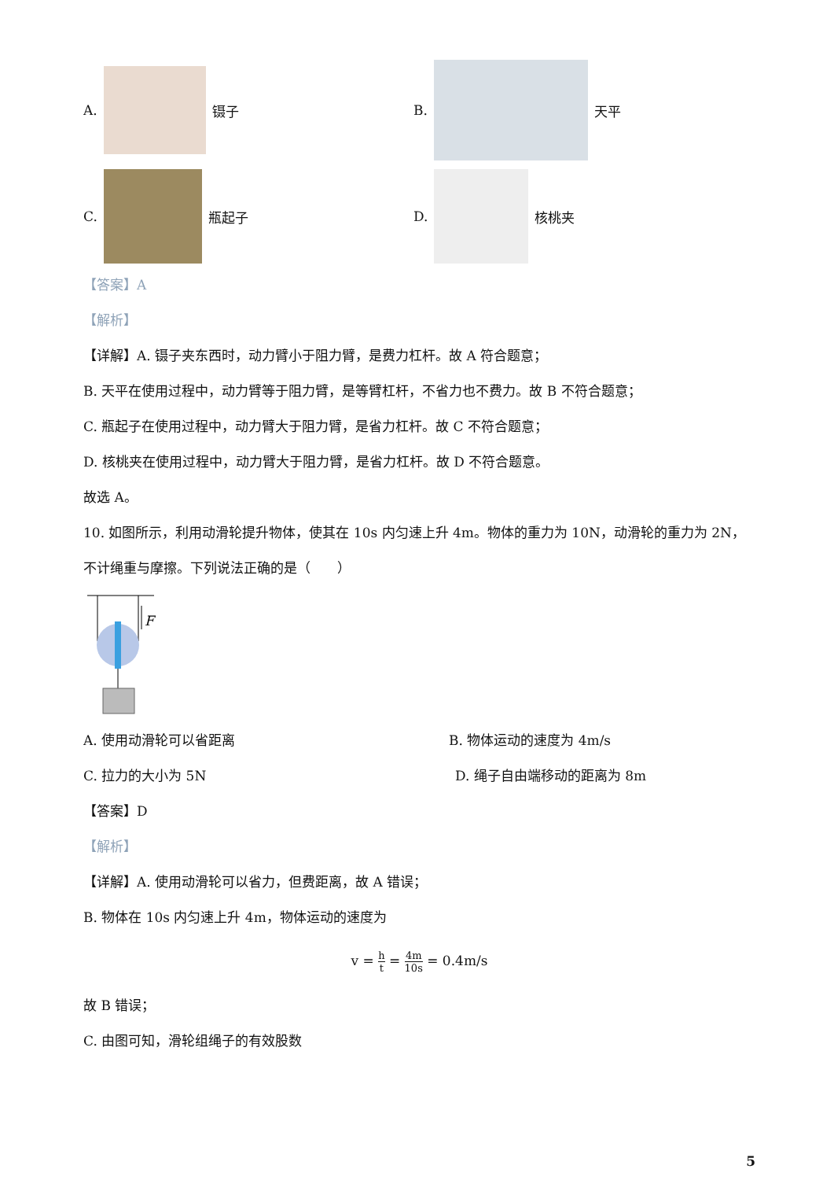A.
镊子
B.
天平
C.
瓶起子
D.
核桃夹
【答案】A
【解析】
【详解】A. 镊子夹东西时，动力臂小于阻力臂，是费力杠杆。故 A 符合题意；
B. 天平在使用过程中，动力臂等于阻力臂，是等臂杠杆，不省力也不费力。故 B 不符合题意；
C. 瓶起子在使用过程中，动力臂大于阻力臂，是省力杠杆。故 C 不符合题意；
D. 核桃夹在使用过程中，动力臂大于阻力臂，是省力杠杆。故 D 不符合题意。
故选 A。
10. 如图所示，利用动滑轮提升物体，使其在 10s 内匀速上升 4m。物体的重力为 10N，动滑轮的重力为 2N，不计绳重与摩擦。下列说法正确的是（　　）
F
A. 使用动滑轮可以省距离 B. 物体运动的速度为 4m/s
C. 拉力的大小为 5N D. 绳子自由端移动的距离为 8m
【答案】D
【解析】
【详解】A. 使用动滑轮可以省力，但费距离，故 A 错误；
B. 物体在 10s 内匀速上升 4m，物体运动的速度为
v = h t = 4m 10s = 0.4m/s
故 B 错误；
C. 由图可知，滑轮组绳子的有效股数
5